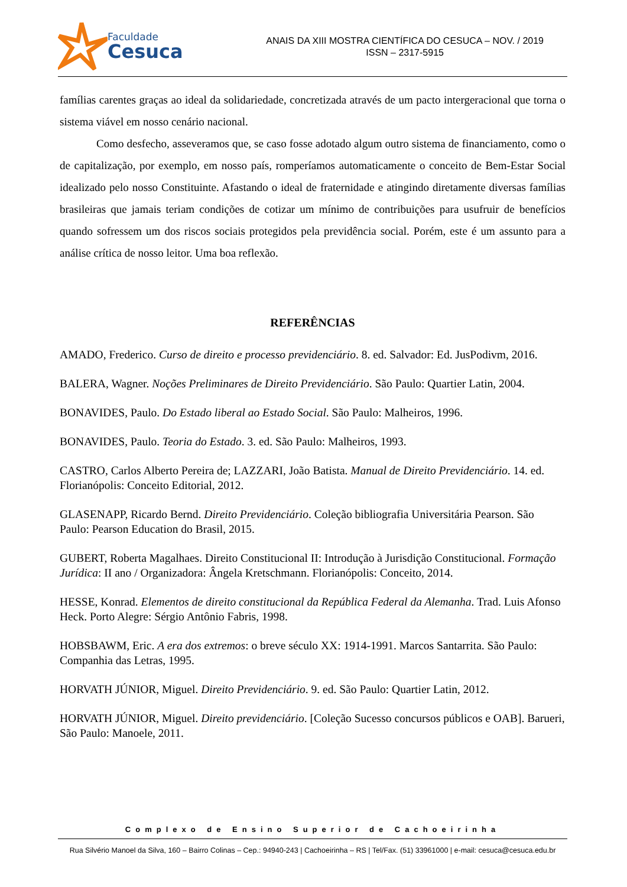Faculdade
Cesuca
ANAIS DA XIII MOSTRA CIENTÍFICA DO CESUCA – NOV. / 2019
ISSN – 2317-5915
famílias carentes graças ao ideal da solidariedade, concretizada através de um pacto intergeracional que torna o sistema viável em nosso cenário nacional.
Como desfecho, asseveramos que, se caso fosse adotado algum outro sistema de financiamento, como o de capitalização, por exemplo, em nosso país, romperíamos automaticamente o conceito de Bem-Estar Social idealizado pelo nosso Constituinte. Afastando o ideal de fraternidade e atingindo diretamente diversas famílias brasileiras que jamais teriam condições de cotizar um mínimo de contribuições para usufruir de benefícios quando sofressem um dos riscos sociais protegidos pela previdência social. Porém, este é um assunto para a análise crítica de nosso leitor. Uma boa reflexão.
REFERÊNCIAS
AMADO, Frederico. Curso de direito e processo previdenciário. 8. ed. Salvador: Ed. JusPodivm, 2016.
BALERA, Wagner. Noções Preliminares de Direito Previdenciário. São Paulo: Quartier Latin, 2004.
BONAVIDES, Paulo. Do Estado liberal ao Estado Social. São Paulo: Malheiros, 1996.
BONAVIDES, Paulo. Teoria do Estado. 3. ed. São Paulo: Malheiros, 1993.
CASTRO, Carlos Alberto Pereira de; LAZZARI, João Batista. Manual de Direito Previdenciário. 14. ed. Florianópolis: Conceito Editorial, 2012.
GLASENAPP, Ricardo Bernd. Direito Previdenciário. Coleção bibliografia Universitária Pearson. São Paulo: Pearson Education do Brasil, 2015.
GUBERT, Roberta Magalhaes. Direito Constitucional II: Introdução à Jurisdição Constitucional. Formação Jurídica: II ano / Organizadora: Ângela Kretschmann. Florianópolis: Conceito, 2014.
HESSE, Konrad. Elementos de direito constitucional da República Federal da Alemanha. Trad. Luis Afonso Heck. Porto Alegre: Sérgio Antônio Fabris, 1998.
HOBSBAWM, Eric. A era dos extremos: o breve século XX: 1914-1991. Marcos Santarrita. São Paulo: Companhia das Letras, 1995.
HORVATH JÚNIOR, Miguel. Direito Previdenciário. 9. ed. São Paulo: Quartier Latin, 2012.
HORVATH JÚNIOR, Miguel. Direito previdenciário. [Coleção Sucesso concursos públicos e OAB]. Barueri, São Paulo: Manoele, 2011.
Complexo de Ensino Superior de Cachoeirinha
Rua Silvério Manoel da Silva, 160 – Bairro Colinas – Cep.: 94940-243 | Cachoeirinha – RS | Tel/Fax. (51) 33961000 | e-mail: cesuca@cesuca.edu.br